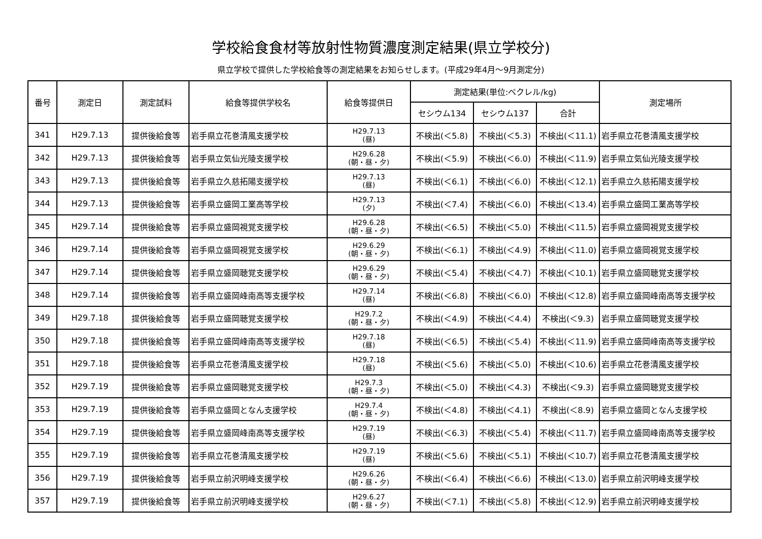学校給食食材等放射性物質濃度測定結果(県立学校分)
県立学校で提供した学校給食等の測定結果をお知らせします。(平成29年4月～9月測定分)
| 番号 | 測定日 | 測定試料 | 給食等提供学校名 | 給食等提供日 | 測定結果(単位:ベクレル/kg) | | | 測定場所 |
| --- | --- | --- | --- | --- | --- | --- | --- | --- |
| | | | | | セシウム134 | セシウム137 | 合計 | |
| 341 | H29.7.13 | 提供後給食等 | 岩手県立花巻清風支援学校 | H29.7.13 (昼) | 不検出(＜5.8) | 不検出(＜5.3) | 不検出(＜11.1) | 岩手県立花巻清風支援学校 |
| 342 | H29.7.13 | 提供後給食等 | 岩手県立気仙光陵支援学校 | H29.6.28 (朝・昼・夕) | 不検出(＜5.9) | 不検出(＜6.0) | 不検出(＜11.9) | 岩手県立気仙光陵支援学校 |
| 343 | H29.7.13 | 提供後給食等 | 岩手県立久慈拓陽支援学校 | H29.7.13 (昼) | 不検出(＜6.1) | 不検出(＜6.0) | 不検出(＜12.1) | 岩手県立久慈拓陽支援学校 |
| 344 | H29.7.13 | 提供後給食等 | 岩手県立盛岡工業高等学校 | H29.7.13 (夕) | 不検出(＜7.4) | 不検出(＜6.0) | 不検出(＜13.4) | 岩手県立盛岡工業高等学校 |
| 345 | H29.7.14 | 提供後給食等 | 岩手県立盛岡視覚支援学校 | H29.6.28 (朝・昼・夕) | 不検出(＜6.5) | 不検出(＜5.0) | 不検出(＜11.5) | 岩手県立盛岡視覚支援学校 |
| 346 | H29.7.14 | 提供後給食等 | 岩手県立盛岡視覚支援学校 | H29.6.29 (朝・昼・夕) | 不検出(＜6.1) | 不検出(＜4.9) | 不検出(＜11.0) | 岩手県立盛岡視覚支援学校 |
| 347 | H29.7.14 | 提供後給食等 | 岩手県立盛岡聴覚支援学校 | H29.6.29 (朝・昼・夕) | 不検出(＜5.4) | 不検出(＜4.7) | 不検出(＜10.1) | 岩手県立盛岡聴覚支援学校 |
| 348 | H29.7.14 | 提供後給食等 | 岩手県立盛岡峰南高等支援学校 | H29.7.14 (昼) | 不検出(＜6.8) | 不検出(＜6.0) | 不検出(＜12.8) | 岩手県立盛岡峰南高等支援学校 |
| 349 | H29.7.18 | 提供後給食等 | 岩手県立盛岡聴覚支援学校 | H29.7.2 (朝・昼・夕) | 不検出(＜4.9) | 不検出(＜4.4) | 不検出(＜9.3) | 岩手県立盛岡聴覚支援学校 |
| 350 | H29.7.18 | 提供後給食等 | 岩手県立盛岡峰南高等支援学校 | H29.7.18 (昼) | 不検出(＜6.5) | 不検出(＜5.4) | 不検出(＜11.9) | 岩手県立盛岡峰南高等支援学校 |
| 351 | H29.7.18 | 提供後給食等 | 岩手県立花巻清風支援学校 | H29.7.18 (昼) | 不検出(＜5.6) | 不検出(＜5.0) | 不検出(＜10.6) | 岩手県立花巻清風支援学校 |
| 352 | H29.7.19 | 提供後給食等 | 岩手県立盛岡聴覚支援学校 | H29.7.3 (朝・昼・夕) | 不検出(＜5.0) | 不検出(＜4.3) | 不検出(＜9.3) | 岩手県立盛岡聴覚支援学校 |
| 353 | H29.7.19 | 提供後給食等 | 岩手県立盛岡となん支援学校 | H29.7.4 (朝・昼・夕) | 不検出(＜4.8) | 不検出(＜4.1) | 不検出(＜8.9) | 岩手県立盛岡となん支援学校 |
| 354 | H29.7.19 | 提供後給食等 | 岩手県立盛岡峰南高等支援学校 | H29.7.19 (昼) | 不検出(＜6.3) | 不検出(＜5.4) | 不検出(＜11.7) | 岩手県立盛岡峰南高等支援学校 |
| 355 | H29.7.19 | 提供後給食等 | 岩手県立花巻清風支援学校 | H29.7.19 (昼) | 不検出(＜5.6) | 不検出(＜5.1) | 不検出(＜10.7) | 岩手県立花巻清風支援学校 |
| 356 | H29.7.19 | 提供後給食等 | 岩手県立前沢明峰支援学校 | H29.6.26 (朝・昼・夕) | 不検出(＜6.4) | 不検出(＜6.6) | 不検出(＜13.0) | 岩手県立前沢明峰支援学校 |
| 357 | H29.7.19 | 提供後給食等 | 岩手県立前沢明峰支援学校 | H29.6.27 (朝・昼・夕) | 不検出(＜7.1) | 不検出(＜5.8) | 不検出(＜12.9) | 岩手県立前沢明峰支援学校 |